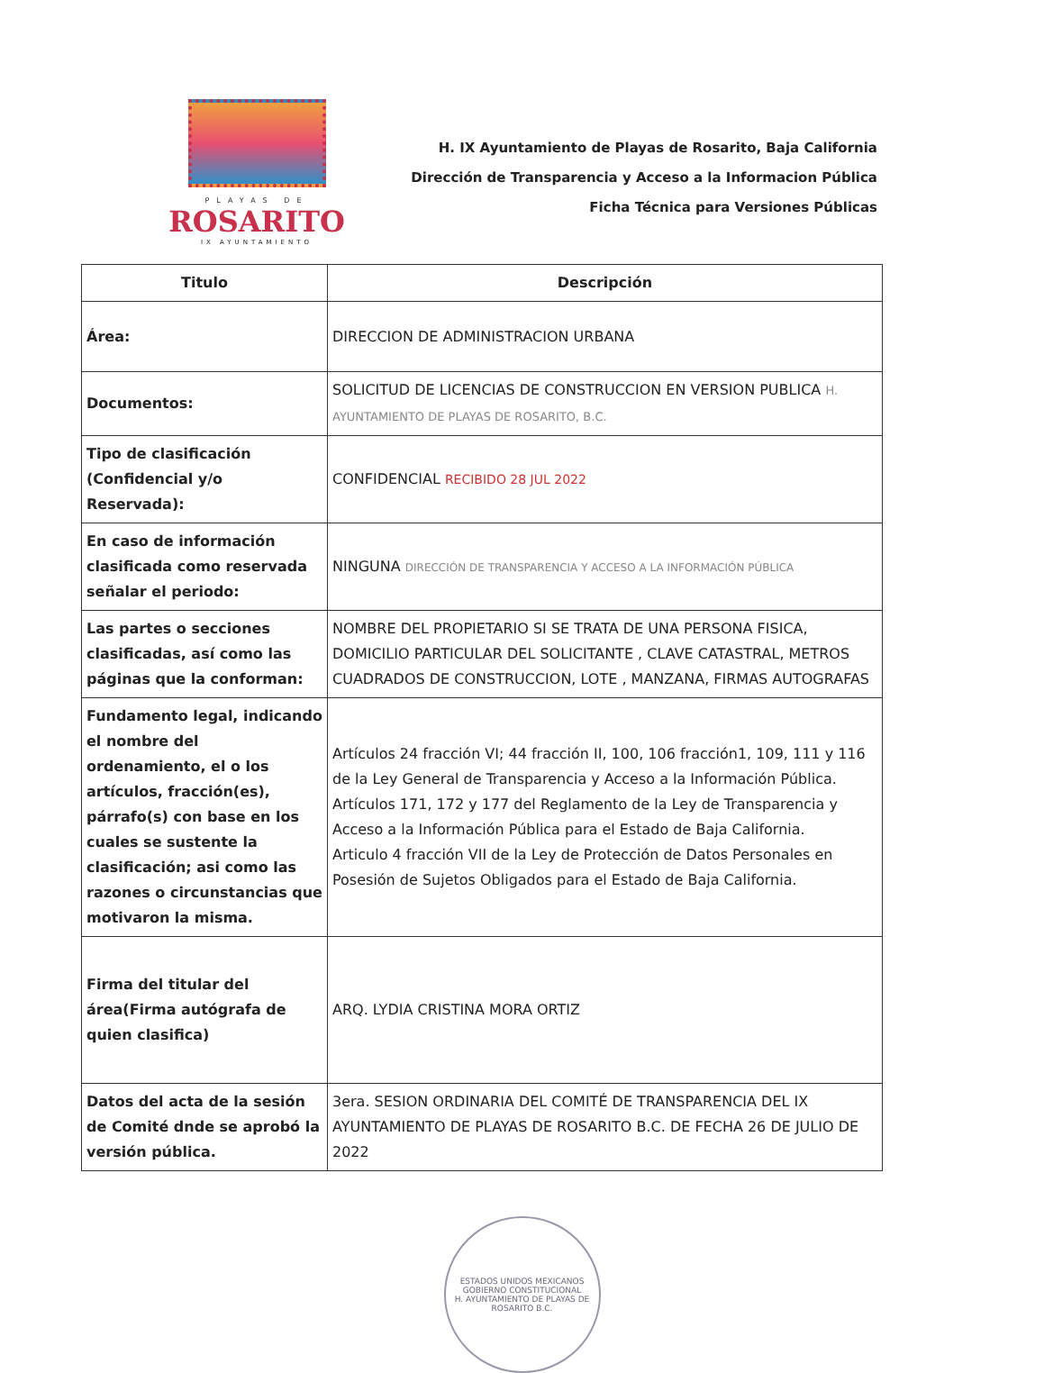PLAYAS DE
ROSARITO
IX AYUNTAMIENTO
H. IX Ayuntamiento de Playas de Rosarito, Baja California
Dirección de Transparencia y Acceso a la Informacion Pública
Ficha Técnica para Versiones Públicas
| Titulo | Descripción |
| --- | --- |
| Área: | DIRECCION DE ADMINISTRACION URBANA |
| Documentos: | SOLICITUD DE LICENCIAS DE CONSTRUCCION EN VERSION PUBLICA H. AYUNTAMIENTO DE PLAYAS DE ROSARITO, B.C. |
| Tipo de clasificación (Confidencial y/o Reservada): | CONFIDENCIAL RECIBIDO 28 JUL 2022 |
| En caso de información clasificada como reservada señalar el periodo: | NINGUNA DIRECCIÓN DE TRANSPARENCIA Y ACCESO A LA INFORMACIÓN PÚBLICA |
| Las partes o secciones clasificadas, así como las páginas que la conforman: | NOMBRE DEL PROPIETARIO SI SE TRATA DE UNA PERSONA FISICA, DOMICILIO PARTICULAR DEL SOLICITANTE , CLAVE CATASTRAL, METROS CUADRADOS DE CONSTRUCCION, LOTE , MANZANA, FIRMAS AUTOGRAFAS |
| Fundamento legal, indicando el nombre del ordenamiento, el o los artículos, fracción(es), párrafo(s) con base en los cuales se sustente la clasificación; asi como las razones o circunstancias que motivaron la misma. | Artículos 24 fracción VI; 44 fracción II, 100, 106 fracción1, 109, 111 y 116 de la Ley General de Transparencia y Acceso a la Información Pública. Artículos 171, 172 y 177 del Reglamento de la Ley de Transparencia y Acceso a la Información Pública para el Estado de Baja California. Articulo 4 fracción VII de la Ley de Protección de Datos Personales en Posesión de Sujetos Obligados para el Estado de Baja California. |
| Firma del titular del área(Firma autógrafa de quien clasifica) | ARQ. LYDIA CRISTINA MORA ORTIZ |
| Datos del acta de la sesión de Comité dnde se aprobó la versión pública. | 3era. SESION ORDINARIA DEL COMITÉ DE TRANSPARENCIA DEL IX AYUNTAMIENTO DE PLAYAS DE ROSARITO B.C. DE FECHA 26 DE JULIO DE 2022 |
ESTADOS UNIDOS MEXICANOS
GOBIERNO CONSTITUCIONAL
H. AYUNTAMIENTO DE PLAYAS DE ROSARITO B.C.